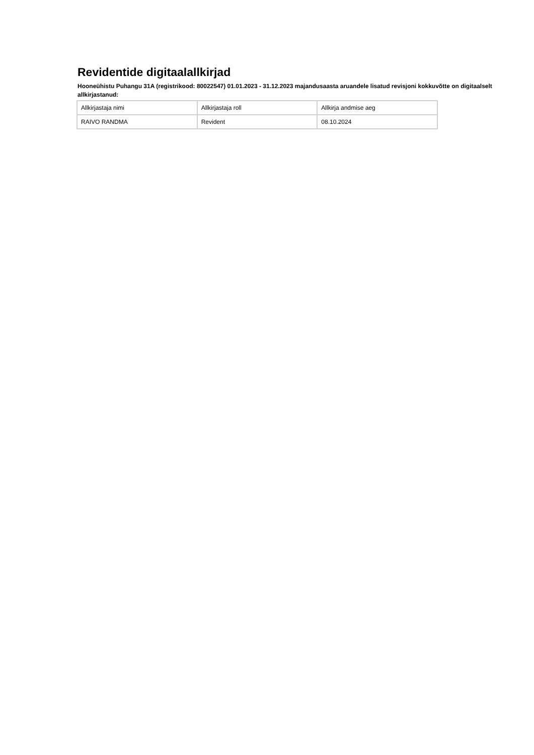Revidentide digitaalallkirjad
Hooneühistu Puhangu 31A (registrikood: 80022547) 01.01.2023 - 31.12.2023 majandusaasta aruandele lisatud revisjoni kokkuvõtte on digitaalselt allkirjastanud:
| Allkirjastaja nimi | Allkirjastaja roll | Allkirja andmise aeg |
| RAIVO RANDMA | Revident | 08.10.2024 |